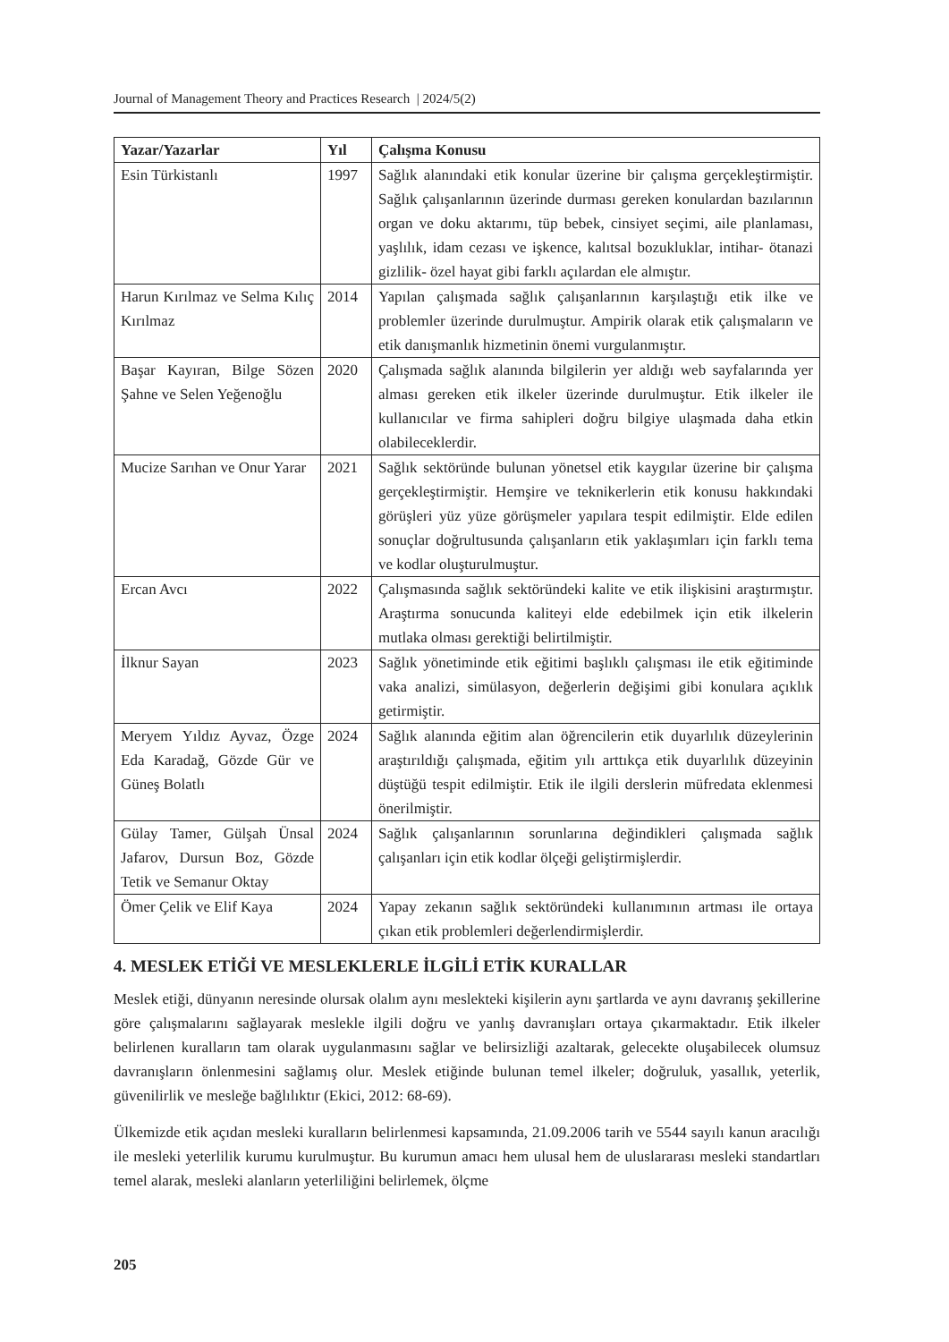Journal of Management Theory and Practices Research | 2024/5(2)
| Yazar/Yazarlar | Yıl | Çalışma Konusu |
| --- | --- | --- |
| Esin Türkistanlı | 1997 | Sağlık alanındaki etik konular üzerine bir çalışma gerçekleştirmiştir. Sağlık çalışanlarının üzerinde durması gereken konulardan bazılarının organ ve doku aktarımı, tüp bebek, cinsiyet seçimi, aile planlaması, yaşlılık, idam cezası ve işkence, kalıtsal bozukluklar, intihar- ötanazi gizlilik- özel hayat gibi farklı açılardan ele almıştır. |
| Harun Kırılmaz ve Selma Kılıç Kırılmaz | 2014 | Yapılan çalışmada sağlık çalışanlarının karşılaştığı etik ilke ve problemler üzerinde durulmuştur. Ampirik olarak etik çalışmaların ve etik danışmanlık hizmetinin önemi vurgulanmıştır. |
| Başar Kayıran, Bilge Sözen Şahne ve Selen Yeğenoğlu | 2020 | Çalışmada sağlık alanında bilgilerin yer aldığı web sayfalarında yer alması gereken etik ilkeler üzerinde durulmuştur. Etik ilkeler ile kullanıcılar ve firma sahipleri doğru bilgiye ulaşmada daha etkin olabileceklerdir. |
| Mucize Sarıhan ve Onur Yarar | 2021 | Sağlık sektöründe bulunan yönetsel etik kaygılar üzerine bir çalışma gerçekleştirmiştir. Hemşire ve teknikerlerin etik konusu hakkındaki görüşleri yüz yüze görüşmeler yapılara tespit edilmiştir. Elde edilen sonuçlar doğrultusunda çalışanların etik yaklaşımları için farklı tema ve kodlar oluşturulmuştur. |
| Ercan Avcı | 2022 | Çalışmasında sağlık sektöründeki kalite ve etik ilişkisini araştırmıştır. Araştırma sonucunda kaliteyi elde edebilmek için etik ilkelerin mutlaka olması gerektiği belirtilmiştir. |
| İlknur Sayan | 2023 | Sağlık yönetiminde etik eğitimi başlıklı çalışması ile etik eğitiminde vaka analizi, simülasyon, değerlerin değişimi gibi konulara açıklık getirmiştir. |
| Meryem Yıldız Ayvaz, Özge Eda Karadağ, Gözde Gür ve Güneş Bolatlı | 2024 | Sağlık alanında eğitim alan öğrencilerin etik duyarlılık düzeylerinin araştırıldığı çalışmada, eğitim yılı arttıkça etik duyarlılık düzeyinin düştüğü tespit edilmiştir. Etik ile ilgili derslerin müfredata eklenmesi önerilmiştir. |
| Gülay Tamer, Gülşah Ünsal Jafarov, Dursun Boz, Gözde Tetik ve Semanur Oktay | 2024 | Sağlık çalışanlarının sorunlarına değindikleri çalışmada sağlık çalışanları için etik kodlar ölçeği geliştirmişlerdir. |
| Ömer Çelik ve Elif Kaya | 2024 | Yapay zekanın sağlık sektöründeki kullanımının artması ile ortaya çıkan etik problemleri değerlendirmişlerdir. |
4. MESLEK ETİĞİ VE MESLEKLERLE İLGİLİ ETİK KURALLAR
Meslek etiği, dünyanın neresinde olursak olalım aynı meslekteki kişilerin aynı şartlarda ve aynı davranış şekillerine göre çalışmalarını sağlayarak meslekle ilgili doğru ve yanlış davranışları ortaya çıkarmaktadır. Etik ilkeler belirlenen kuralların tam olarak uygulanmasını sağlar ve belirsizliği azaltarak, gelecekte oluşabilecek olumsuz davranışların önlenmesini sağlamış olur. Meslek etiğinde bulunan temel ilkeler; doğruluk, yasallık, yeterlik, güvenilirlik ve mesleğe bağlılıktır (Ekici, 2012: 68-69).
Ülkemizde etik açıdan mesleki kuralların belirlenmesi kapsamında, 21.09.2006 tarih ve 5544 sayılı kanun aracılığı ile mesleki yeterlilik kurumu kurulmuştur. Bu kurumun amacı hem ulusal hem de uluslararası mesleki standartları temel alarak, mesleki alanların yeterliliğini belirlemek, ölçme
205